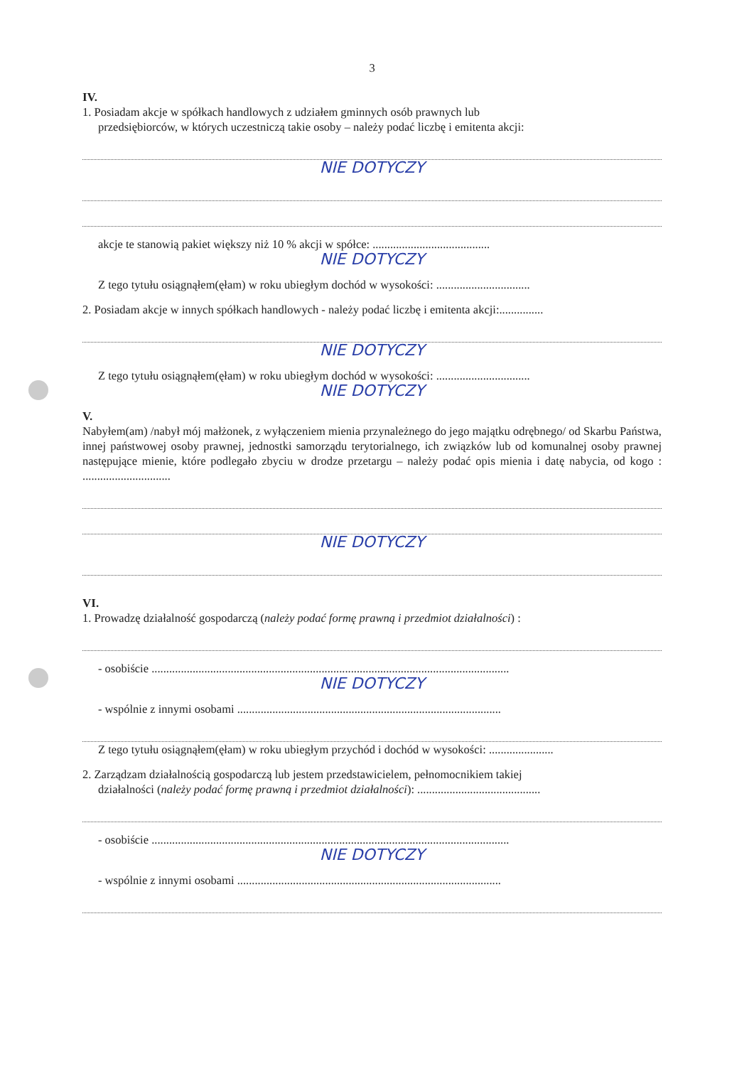3
IV.
1. Posiadam akcje w spółkach handlowych z udziałem gminnych osób prawnych lub
przedsiębiorców, w których uczestniczą takie osoby – należy podać liczbę i emitenta akcji:
NIE DOTYCZY
akcje te stanowią pakiet większy niż 10 % akcji w spółce: ........................................
NIE DOTYCZY
Z tego tytułu osiągnąłem(ęłam) w roku ubiegłym dochód w wysokości: ................................
2. Posiadam akcje w innych spółkach handlowych - należy podać liczbę i emitenta akcji:...............
NIE DOTYCZY
Z tego tytułu osiągnąłem(ęłam) w roku ubiegłym dochód w wysokości: ................................
NIE DOTYCZY
V.
Nabyłem(am) /nabył mój małżonek, z wyłączeniem mienia przynależnego do jego majątku odrębnego/ od Skarbu Państwa, innej państwowej osoby prawnej, jednostki samorządu terytorialnego, ich związków lub od komunalnej osoby prawnej następujące mienie, które podlegało zbyciu w drodze przetargu – należy podać opis mienia i datę nabycia, od kogo : ..............................
NIE DOTYCZY
VI.
1. Prowadzę działalność gospodarczą (należy podać formę prawną i przedmiot działalności) :
- osobiście ..........................................................................................................................
NIE DOTYCZY
- wspólnie z innymi osobami ..........................................................................................
Z tego tytułu osiągnąłem(ęłam) w roku ubiegłym przychód i dochód w wysokości: ......................
2. Zarządzam działalnością gospodarczą lub jestem przedstawicielem, pełnomocnikiem takiej
działalności (należy podać formę prawną i przedmiot działalności): ..........................................
- osobiście ..........................................................................................................................
NIE DOTYCZY
- wspólnie z innymi osobami ..........................................................................................